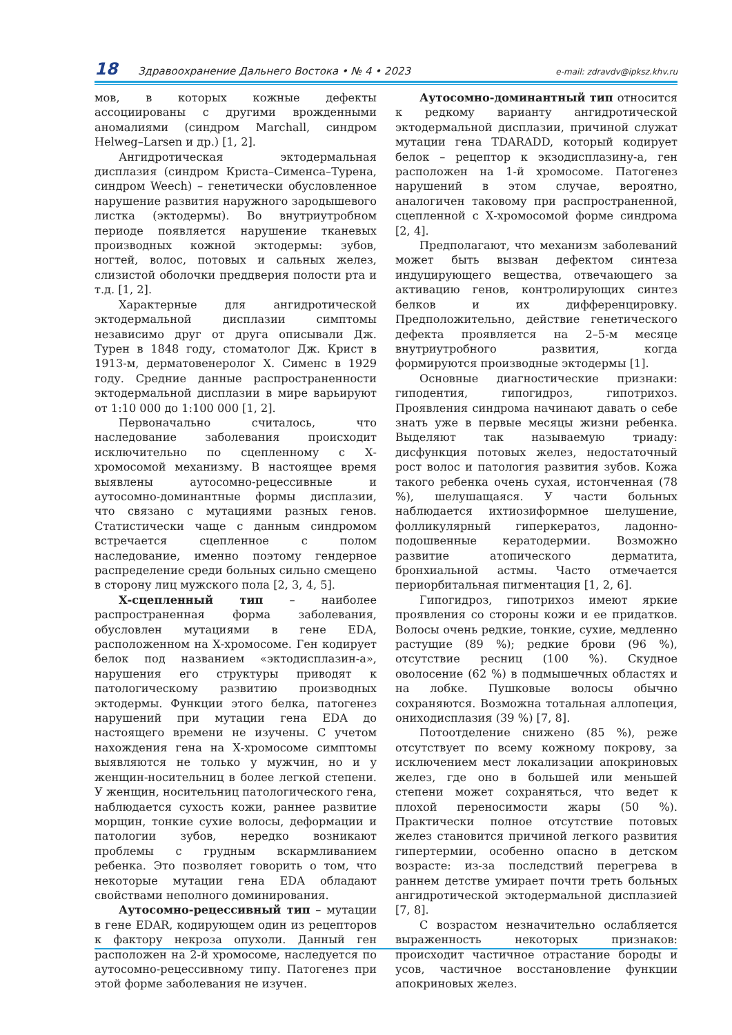18 Здравоохранение Дальнего Востока • № 4 • 2023 e-mail: zdravdv@ipksz.khv.ru
мов, в которых кожные дефекты ассоциированы с другими врожденными аномалиями (синдром Marchall, синдром Helweg–Larsen и др.) [1, 2].
Ангидротическая эктодермальная дисплазия (синдром Криста–Сименса–Турена, синдром Weech) – генетически обусловленное нарушение развития наружного зародышевого листка (эктодермы). Во внутриутробном периоде появляется нарушение тканевых производных кожной эктодермы: зубов, ногтей, волос, потовых и сальных желез, слизистой оболочки преддверия полости рта и т.д. [1, 2].
Характерные для ангидротической эктодермальной дисплазии симптомы независимо друг от друга описывали Дж. Турен в 1848 году, стоматолог Дж. Крист в 1913-м, дерматовенеролог Х. Сименс в 1929 году. Средние данные распространенности эктодермальной дисплазии в мире варьируют от 1:10 000 до 1:100 000 [1, 2].
Первоначально считалось, что наследование заболевания происходит исключительно по сцепленному с Х-хромосомой механизму. В настоящее время выявлены аутосомно-рецессивные и аутосомно-доминантные формы дисплазии, что связано с мутациями разных генов. Статистически чаще с данным синдромом встречается сцепленное с полом наследование, именно поэтому гендерное распределение среди больных сильно смещено в сторону лиц мужского пола [2, 3, 4, 5].
Х-сцепленный тип – наиболее распространенная форма заболевания, обусловлен мутациями в гене EDA, расположенном на Х-хромосоме. Ген кодирует белок под названием «эктодисплазин-а», нарушения его структуры приводят к патологическому развитию производных эктодермы. Функции этого белка, патогенез нарушений при мутации гена EDA до настоящего времени не изучены. С учетом нахождения гена на Х-хромосоме симптомы выявляются не только у мужчин, но и у женщин-носительниц в более легкой степени. У женщин, носительниц патологического гена, наблюдается сухость кожи, раннее развитие морщин, тонкие сухие волосы, деформации и патологии зубов, нередко возникают проблемы с грудным вскармливанием ребенка. Это позволяет говорить о том, что некоторые мутации гена EDA обладают свойствами неполного доминирования.
Аутосомно-рецессивный тип – мутации в гене EDAR, кодирующем один из рецепторов к фактору некроза опухоли. Данный ген расположен на 2-й хромосоме, наследуется по аутосомно-рецессивному типу. Патогенез при этой форме заболевания не изучен.
Аутосомно-доминантный тип относится к редкому варианту ангидротической эктодермальной дисплазии, причиной служат мутации гена TDARADD, который кодирует белок – рецептор к экзодисплазину-а, ген расположен на 1-й хромосоме. Патогенез нарушений в этом случае, вероятно, аналогичен таковому при распространенной, сцепленной с Х-хромосомой форме синдрома [2, 4].
Предполагают, что механизм заболеваний может быть вызван дефектом синтеза индуцирующего вещества, отвечающего за активацию генов, контролирующих синтез белков и их дифференцировку. Предположительно, действие генетического дефекта проявляется на 2–5-м месяце внутриутробного развития, когда формируются производные эктодермы [1].
Основные диагностические признаки: гиподентия, гипогидроз, гипотрихоз. Проявления синдрома начинают давать о себе знать уже в первые месяцы жизни ребенка. Выделяют так называемую триаду: дисфункция потовых желез, недостаточный рост волос и патология развития зубов. Кожа такого ребенка очень сухая, истонченная (78 %), шелушащаяся. У части больных наблюдается ихтиозиформное шелушение, фолликулярный гиперкератоз, ладонно-подошвенные кератодермии. Возможно развитие атопического дерматита, бронхиальной астмы. Часто отмечается периорбитальная пигментация [1, 2, 6].
Гипогидроз, гипотрихоз имеют яркие проявления со стороны кожи и ее придатков. Волосы очень редкие, тонкие, сухие, медленно растущие (89 %); редкие брови (96 %), отсутствие ресниц (100 %). Скудное оволосение (62 %) в подмышечных областях и на лобке. Пушковые волосы обычно сохраняются. Возможна тотальная аллопеция, ониходисплазия (39 %) [7, 8].
Потоотделение снижено (85 %), реже отсутствует по всему кожному покрову, за исключением мест локализации апокриновых желез, где оно в большей или меньшей степени может сохраняться, что ведет к плохой переносимости жары (50 %). Практически полное отсутствие потовых желез становится причиной легкого развития гипертермии, особенно опасно в детском возрасте: из-за последствий перегрева в раннем детстве умирает почти треть больных ангидротической эктодермальной дисплазией [7, 8].
С возрастом незначительно ослабляется выраженность некоторых признаков: происходит частичное отрастание бороды и усов, частичное восстановление функции апокриновых желез.